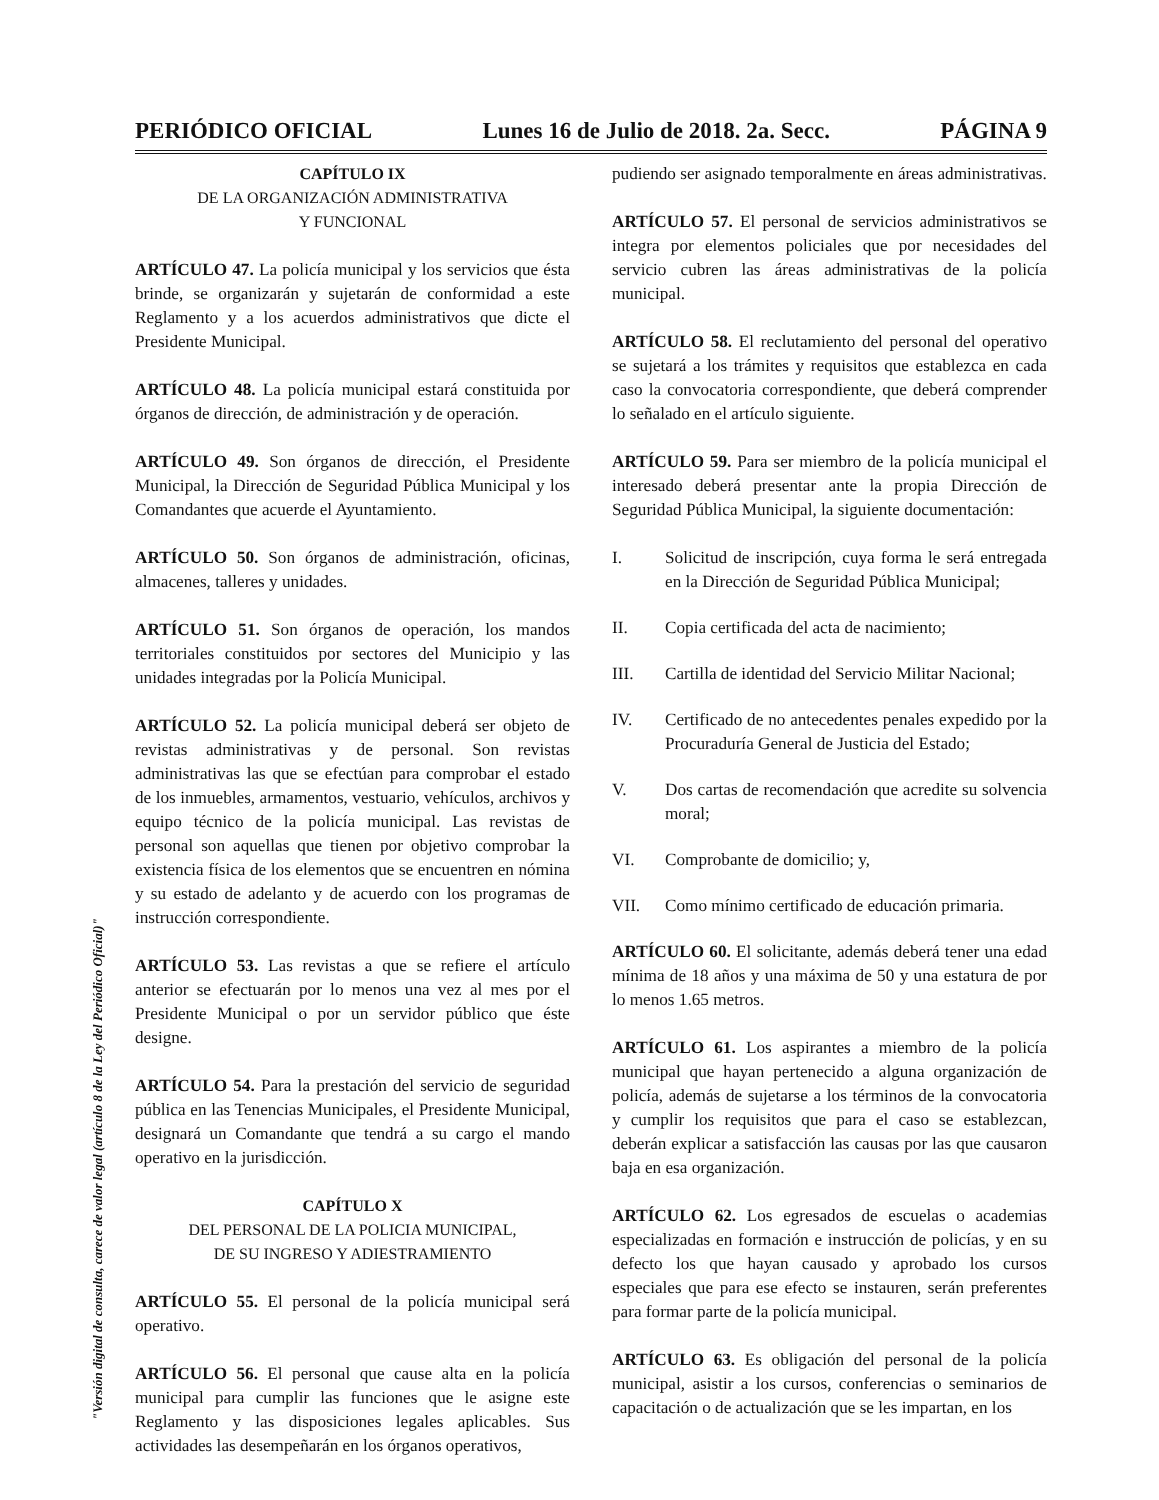PERIÓDICO OFICIAL Lunes 16 de Julio de 2018. 2a. Secc. PÁGINA 9
"Versión digital de consulta, carece de valor legal (artículo 8 de la Ley del Periódico Oficial)"
CAPÍTULO IX
DE LA ORGANIZACIÓN ADMINISTRATIVA
Y FUNCIONAL
ARTÍCULO 47. La policía municipal y los servicios que ésta brinde, se organizarán y sujetarán de conformidad a este Reglamento y a los acuerdos administrativos que dicte el Presidente Municipal.
ARTÍCULO 48. La policía municipal estará constituida por órganos de dirección, de administración y de operación.
ARTÍCULO 49. Son órganos de dirección, el Presidente Municipal, la Dirección de Seguridad Pública Municipal y los Comandantes que acuerde el Ayuntamiento.
ARTÍCULO 50. Son órganos de administración, oficinas, almacenes, talleres y unidades.
ARTÍCULO 51. Son órganos de operación, los mandos territoriales constituidos por sectores del Municipio y las unidades integradas por la Policía Municipal.
ARTÍCULO 52. La policía municipal deberá ser objeto de revistas administrativas y de personal. Son revistas administrativas las que se efectúan para comprobar el estado de los inmuebles, armamentos, vestuario, vehículos, archivos y equipo técnico de la policía municipal. Las revistas de personal son aquellas que tienen por objetivo comprobar la existencia física de los elementos que se encuentren en nómina y su estado de adelanto y de acuerdo con los programas de instrucción correspondiente.
ARTÍCULO 53. Las revistas a que se refiere el artículo anterior se efectuarán por lo menos una vez al mes por el Presidente Municipal o por un servidor público que éste designe.
ARTÍCULO 54. Para la prestación del servicio de seguridad pública en las Tenencias Municipales, el Presidente Municipal, designará un Comandante que tendrá a su cargo el mando operativo en la jurisdicción.
CAPÍTULO X
DEL PERSONAL DE LA POLICIA MUNICIPAL,
DE SU INGRESO Y ADIESTRAMIENTO
ARTÍCULO 55. El personal de la policía municipal será operativo.
ARTÍCULO 56. El personal que cause alta en la policía municipal para cumplir las funciones que le asigne este Reglamento y las disposiciones legales aplicables. Sus actividades las desempeñarán en los órganos operativos,
pudiendo ser asignado temporalmente en áreas administrativas.
ARTÍCULO 57. El personal de servicios administrativos se integra por elementos policiales que por necesidades del servicio cubren las áreas administrativas de la policía municipal.
ARTÍCULO 58. El reclutamiento del personal del operativo se sujetará a los trámites y requisitos que establezca en cada caso la convocatoria correspondiente, que deberá comprender lo señalado en el artículo siguiente.
ARTÍCULO 59. Para ser miembro de la policía municipal el interesado deberá presentar ante la propia Dirección de Seguridad Pública Municipal, la siguiente documentación:
I. Solicitud de inscripción, cuya forma le será entregada en la Dirección de Seguridad Pública Municipal;
II. Copia certificada del acta de nacimiento;
III. Cartilla de identidad del Servicio Militar Nacional;
IV. Certificado de no antecedentes penales expedido por la Procuraduría General de Justicia del Estado;
V. Dos cartas de recomendación que acredite su solvencia moral;
VI. Comprobante de domicilio; y,
VII. Como mínimo certificado de educación primaria.
ARTÍCULO 60. El solicitante, además deberá tener una edad mínima de 18 años y una máxima de 50 y una estatura de por lo menos 1.65 metros.
ARTÍCULO 61. Los aspirantes a miembro de la policía municipal que hayan pertenecido a alguna organización de policía, además de sujetarse a los términos de la convocatoria y cumplir los requisitos que para el caso se establezcan, deberán explicar a satisfacción las causas por las que causaron baja en esa organización.
ARTÍCULO 62. Los egresados de escuelas o academias especializadas en formación e instrucción de policías, y en su defecto los que hayan causado y aprobado los cursos especiales que para ese efecto se instauren, serán preferentes para formar parte de la policía municipal.
ARTÍCULO 63. Es obligación del personal de la policía municipal, asistir a los cursos, conferencias o seminarios de capacitación o de actualización que se les impartan, en los